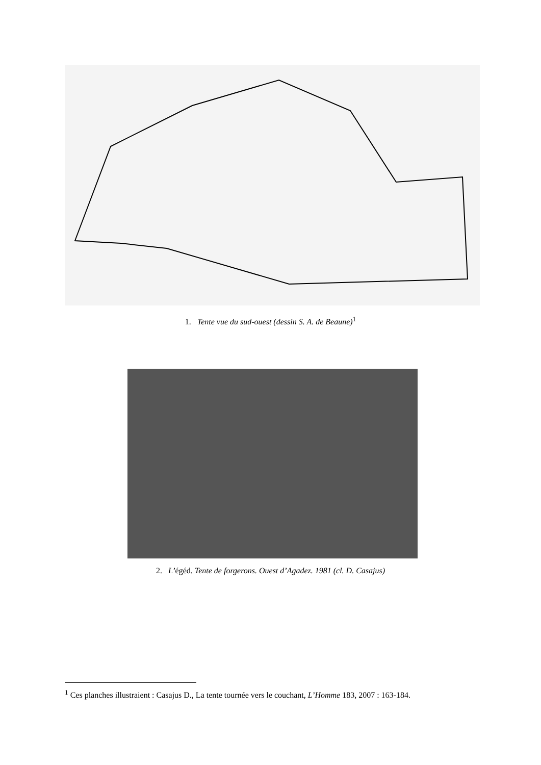1. Tente vue du sud-ouest (dessin S. A. de Beaune)<sup>1</sup>
2. L’égéd. Tente de forgerons. Ouest d’Agadez. 1981 (cl. D. Casajus)
<sup>1</sup> Ces planches illustraient : Casajus D., La tente tournée vers le couchant, L’Homme 183, 2007 : 163-184.